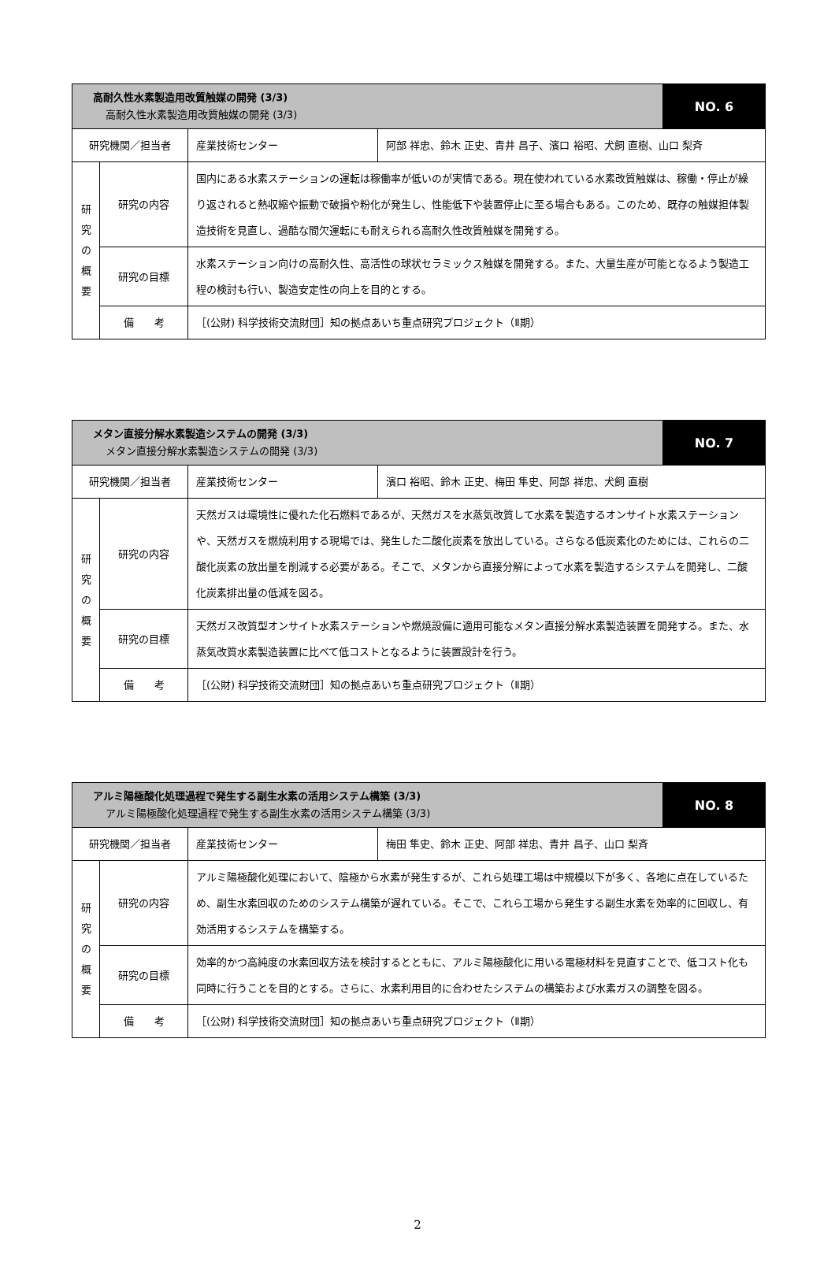| 高耐久性水素製造用改質触媒の開発 (3/3) 高耐久性水素製造用改質触媒の開発 (3/3) | | | | NO. 6 |
| 研究機関／担当者 | | 産業技術センター | 阿部 祥忠、鈴木 正史、青井 昌子、濱口 裕昭、犬飼 直樹、山口 梨斉 | |
| 研 究 の 概 要 | 研究の内容 | 国内にある水素ステーションの運転は稼働率が低いのが実情である。現在使われている水素改質触媒は、稼働・停止が繰り返されると熱収縮や振動で破損や粉化が発生し、性能低下や装置停止に至る場合もある。このため、既存の触媒担体製造技術を見直し、過酷な間欠運転にも耐えられる高耐久性改質触媒を開発する。 | | |
| | 研究の目標 | 水素ステーション向けの高耐久性、高活性の球状セラミックス触媒を開発する。また、大量生産が可能となるよう製造工程の検討も行い、製造安定性の向上を目的とする。 | | |
| | 備 考 | ［(公財) 科学技術交流財団］知の拠点あいち重点研究プロジェクト（Ⅱ期） | | |
| メタン直接分解水素製造システムの開発 (3/3) メタン直接分解水素製造システムの開発 (3/3) | | | | NO. 7 |
| 研究機関／担当者 | | 産業技術センター | 濱口 裕昭、鈴木 正史、梅田 隼史、阿部 祥忠、犬飼 直樹 | |
| 研 究 の 概 要 | 研究の内容 | 天然ガスは環境性に優れた化石燃料であるが、天然ガスを水蒸気改質して水素を製造するオンサイト水素ステーションや、天然ガスを燃焼利用する現場では、発生した二酸化炭素を放出している。さらなる低炭素化のためには、これらの二酸化炭素の放出量を削減する必要がある。そこで、メタンから直接分解によって水素を製造するシステムを開発し、二酸化炭素排出量の低減を図る。 | | |
| | 研究の目標 | 天然ガス改質型オンサイト水素ステーションや燃焼設備に適用可能なメタン直接分解水素製造装置を開発する。また、水蒸気改質水素製造装置に比べて低コストとなるように装置設計を行う。 | | |
| | 備 考 | ［(公財) 科学技術交流財団］知の拠点あいち重点研究プロジェクト（Ⅱ期） | | |
| アルミ陽極酸化処理過程で発生する副生水素の活用システム構築 (3/3) アルミ陽極酸化処理過程で発生する副生水素の活用システム構築 (3/3) | | | | NO. 8 |
| 研究機関／担当者 | | 産業技術センター | 梅田 隼史、鈴木 正史、阿部 祥忠、青井 昌子、山口 梨斉 | |
| 研 究 の 概 要 | 研究の内容 | アルミ陽極酸化処理において、陰極から水素が発生するが、これら処理工場は中規模以下が多く、各地に点在しているため、副生水素回収のためのシステム構築が遅れている。そこで、これら工場から発生する副生水素を効率的に回収し、有効活用するシステムを構築する。 | | |
| | 研究の目標 | 効率的かつ高純度の水素回収方法を検討するとともに、アルミ陽極酸化に用いる電極材料を見直すことで、低コスト化も同時に行うことを目的とする。さらに、水素利用目的に合わせたシステムの構築および水素ガスの調整を図る。 | | |
| | 備 考 | ［(公財) 科学技術交流財団］知の拠点あいち重点研究プロジェクト（Ⅱ期） | | |
2